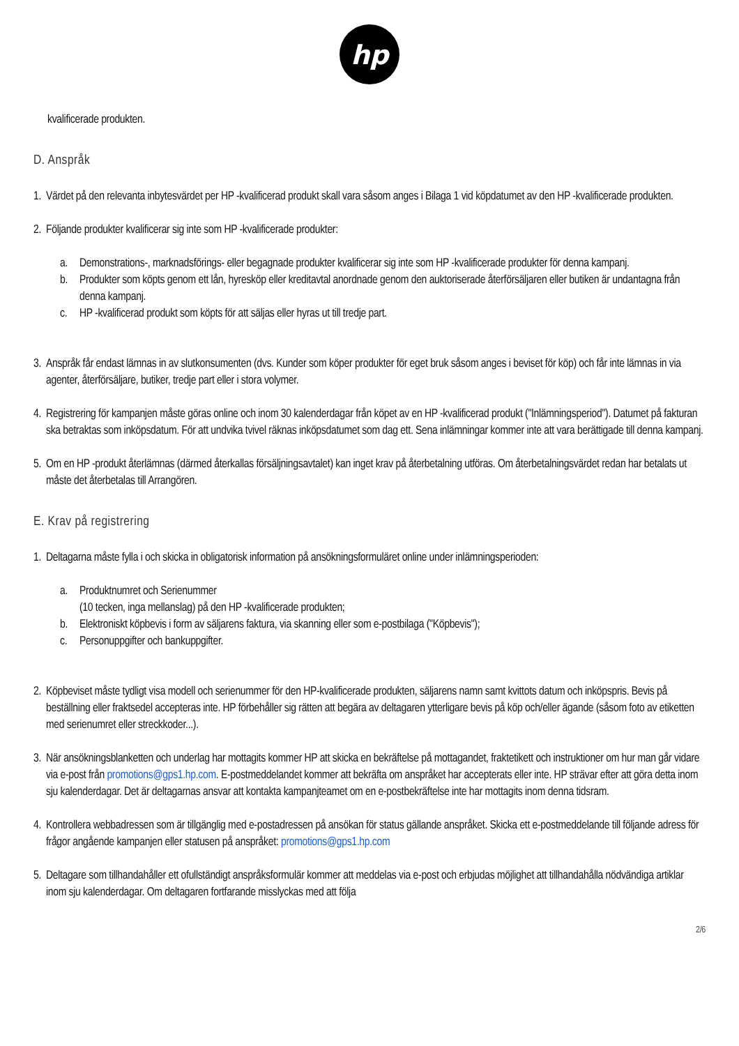hp
kvalificerade produkten.
D. Anspråk
1.
Värdet på den relevanta inbytesvärdet per HP -kvalificerad produkt skall vara såsom anges i Bilaga 1 vid köpdatumet av den HP -kvalificerade produkten.
2.
Följande produkter kvalificerar sig inte som HP -kvalificerade produkter:
a. Demonstrations-, marknadsförings- eller begagnade produkter kvalificerar sig inte som HP -kvalificerade produkter för denna kampanj.
b. Produkter som köpts genom ett lån, hyresköp eller kreditavtal anordnade genom den auktoriserade återförsäljaren eller butiken är undantagna från denna kampanj.
c. HP -kvalificerad produkt som köpts för att säljas eller hyras ut till tredje part.
3.
Anspråk får endast lämnas in av slutkonsumenten (dvs. Kunder som köper produkter för eget bruk såsom anges i beviset för köp) och får inte lämnas in via agenter, återförsäljare, butiker, tredje part eller i stora volymer.
4.
Registrering för kampanjen måste göras online och inom 30 kalenderdagar från köpet av en HP -kvalificerad produkt ("Inlämningsperiod"). Datumet på fakturan ska betraktas som inköpsdatum. För att undvika tvivel räknas inköpsdatumet som dag ett. Sena inlämningar kommer inte att vara berättigade till denna kampanj.
5.
Om en HP -produkt återlämnas (därmed återkallas försäljningsavtalet) kan inget krav på återbetalning utföras. Om återbetalningsvärdet redan har betalats ut måste det återbetalas till Arrangören.
E. Krav på registrering
1.
Deltagarna måste fylla i och skicka in obligatorisk information på ansökningsformuläret online under inlämningsperioden:
a. Produktnumret och Serienummer
(10 tecken, inga mellanslag) på den HP -kvalificerade produkten;
b. Elektroniskt köpbevis i form av säljarens faktura, via skanning eller som e-postbilaga ("Köpbevis");
c. Personuppgifter och bankuppgifter.
2.
Köpbeviset måste tydligt visa modell och serienummer för den HP-kvalificerade produkten, säljarens namn samt kvittots datum och inköpspris. Bevis på beställning eller fraktsedel accepteras inte. HP förbehåller sig rätten att begära av deltagaren ytterligare bevis på köp och/eller ägande (såsom foto av etiketten med serienumret eller streckkoder...).
3.
När ansökningsblanketten och underlag har mottagits kommer HP att skicka en bekräftelse på mottagandet, fraktetikett och instruktioner om hur man går vidare via e-post från promotions@gps1.hp.com. E-postmeddelandet kommer att bekräfta om anspråket har accepterats eller inte. HP strävar efter att göra detta inom sju kalenderdagar. Det är deltagarnas ansvar att kontakta kampanjteamet om en e-postbekräftelse inte har mottagits inom denna tidsram.
4.
Kontrollera webbadressen som är tillgänglig med e-postadressen på ansökan för status gällande anspråket. Skicka ett e-postmeddelande till följande adress för frågor angående kampanjen eller statusen på anspråket: promotions@gps1.hp.com
5.
Deltagare som tillhandahåller ett ofullständigt anspråksformulär kommer att meddelas via e-post och erbjudas möjlighet att tillhandahålla nödvändiga artiklar inom sju kalenderdagar. Om deltagaren fortfarande misslyckas med att följa
2/6